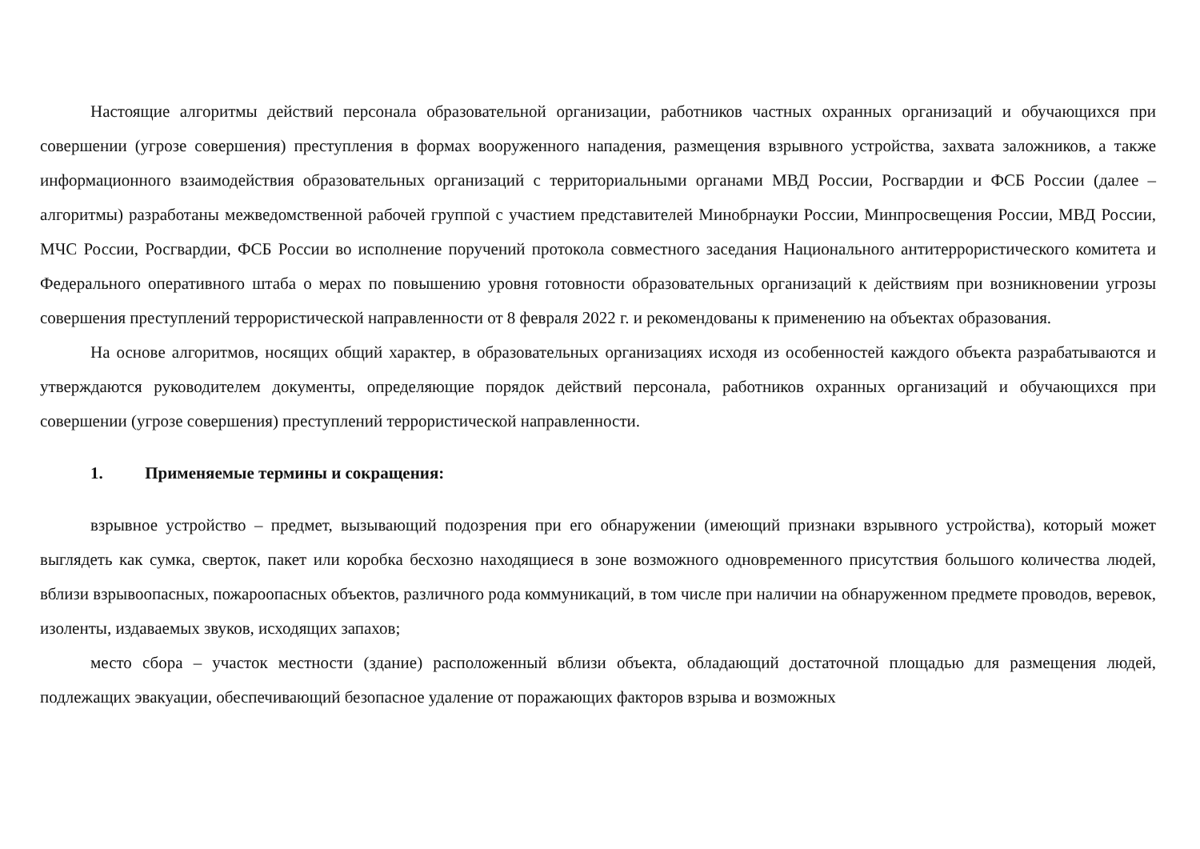Настоящие алгоритмы действий персонала образовательной организации, работников частных охранных организаций и обучающихся при совершении (угрозе совершения) преступления в формах вооруженного нападения, размещения взрывного устройства, захвата заложников, а также информационного взаимодействия образовательных организаций с территориальными органами МВД России, Росгвардии и ФСБ России (далее – алгоритмы) разработаны межведомственной рабочей группой с участием представителей Минобрнауки России, Минпросвещения России, МВД России, МЧС России, Росгвардии, ФСБ России во исполнение поручений протокола совместного заседания Национального антитеррористического комитета и Федерального оперативного штаба о мерах по повышению уровня готовности образовательных организаций к действиям при возникновении угрозы совершения преступлений террористической направленности от 8 февраля 2022 г. и рекомендованы к применению на объектах образования.
На основе алгоритмов, носящих общий характер, в образовательных организациях исходя из особенностей каждого объекта разрабатываются и утверждаются руководителем документы, определяющие порядок действий персонала, работников охранных организаций и обучающихся при совершении (угрозе совершения) преступлений террористической направленности.
1. Применяемые термины и сокращения:
взрывное устройство – предмет, вызывающий подозрения при его обнаружении (имеющий признаки взрывного устройства), который может выглядеть как сумка, сверток, пакет или коробка бесхозно находящиеся в зоне возможного одновременного присутствия большого количества людей, вблизи взрывоопасных, пожароопасных объектов, различного рода коммуникаций, в том числе при наличии на обнаруженном предмете проводов, веревок, изоленты, издаваемых звуков, исходящих запахов;
место сбора – участок местности (здание) расположенный вблизи объекта, обладающий достаточной площадью для размещения людей, подлежащих эвакуации, обеспечивающий безопасное удаление от поражающих факторов взрыва и возможных